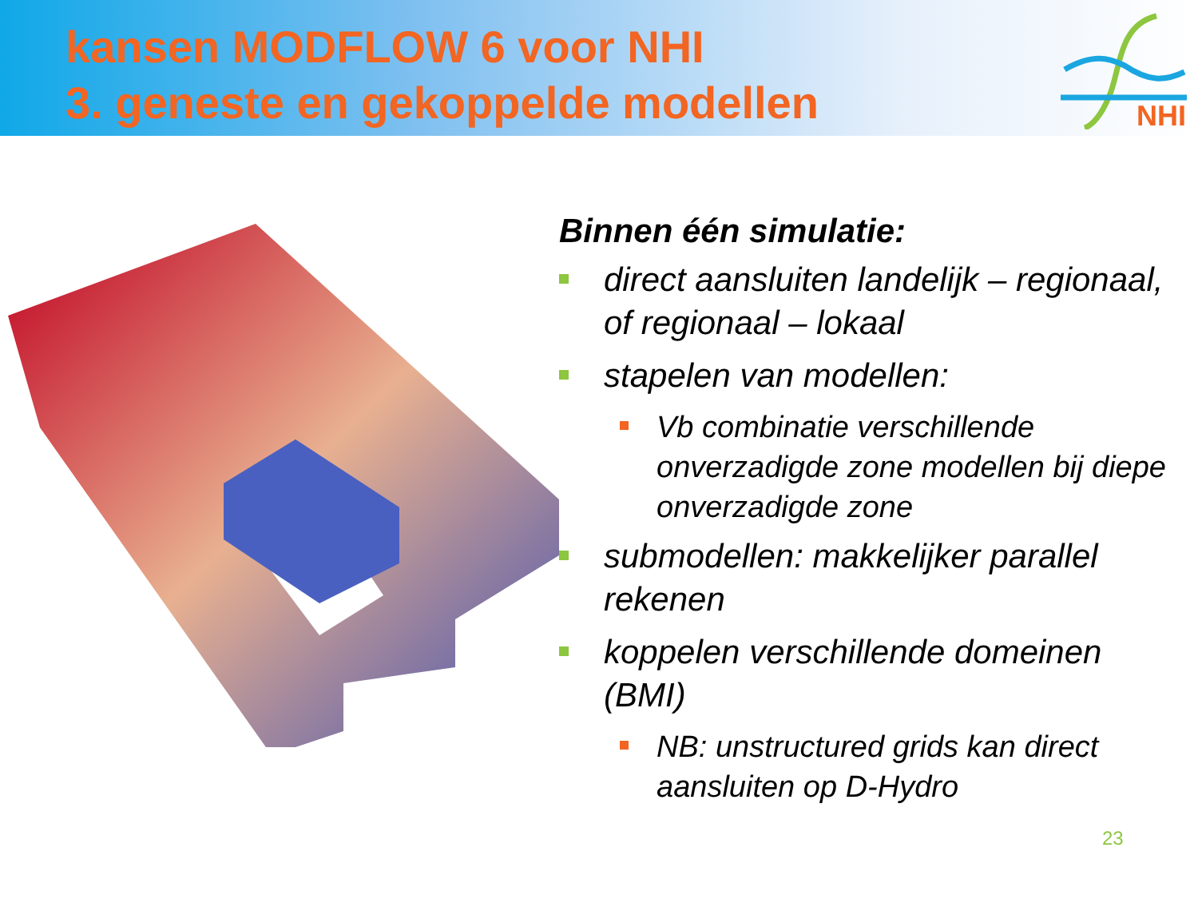kansen MODFLOW 6 voor NHI
3. geneste en gekoppelde modellen
NHI
Binnen één simulatie:
direct aansluiten landelijk – regionaal, of regionaal – lokaal
stapelen van modellen:
Vb combinatie verschillende onverzadigde zone modellen bij diepe onverzadigde zone
submodellen: makkelijker parallel rekenen
koppelen verschillende domeinen (BMI)
NB: unstructured grids kan direct aansluiten op D-Hydro
23